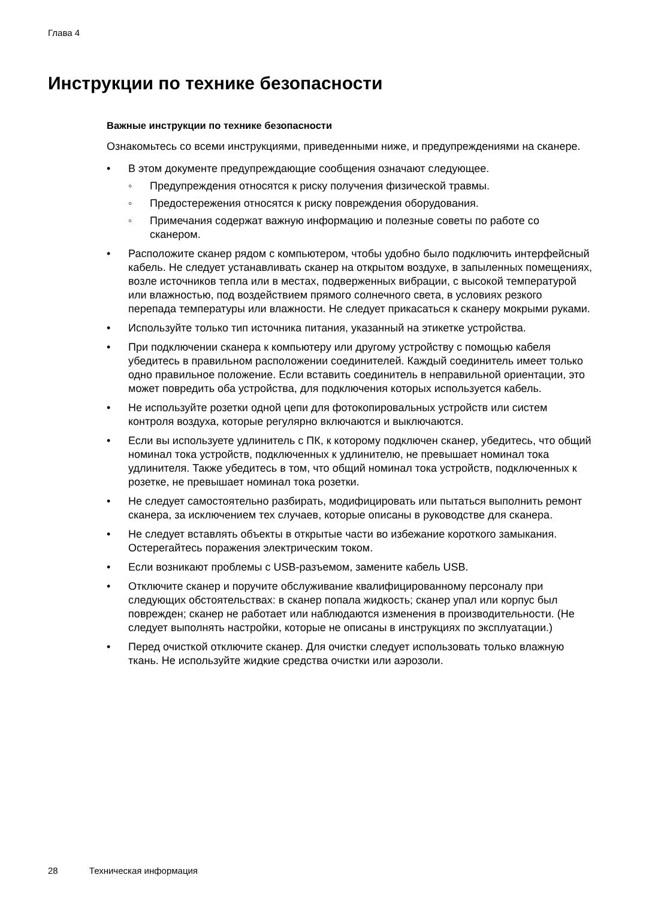Глава 4
Инструкции по технике безопасности
Важные инструкции по технике безопасности
Ознакомьтесь со всеми инструкциями, приведенными ниже, и предупреждениями на сканере.
• В этом документе предупреждающие сообщения означают следующее.
◦ Предупреждения относятся к риску получения физической травмы.
◦ Предостережения относятся к риску повреждения оборудования.
◦ Примечания содержат важную информацию и полезные советы по работе со сканером.
• Расположите сканер рядом с компьютером, чтобы удобно было подключить интерфейсный кабель. Не следует устанавливать сканер на открытом воздухе, в запыленных помещениях, возле источников тепла или в местах, подверженных вибрации, с высокой температурой или влажностью, под воздействием прямого солнечного света, в условиях резкого перепада температуры или влажности. Не следует прикасаться к сканеру мокрыми руками.
• Используйте только тип источника питания, указанный на этикетке устройства.
• При подключении сканера к компьютеру или другому устройству с помощью кабеля убедитесь в правильном расположении соединителей. Каждый соединитель имеет только одно правильное положение. Если вставить соединитель в неправильной ориентации, это может повредить оба устройства, для подключения которых используется кабель.
• Не используйте розетки одной цепи для фотокопировальных устройств или систем контроля воздуха, которые регулярно включаются и выключаются.
• Если вы используете удлинитель с ПК, к которому подключен сканер, убедитесь, что общий номинал тока устройств, подключенных к удлинителю, не превышает номинал тока удлинителя. Также убедитесь в том, что общий номинал тока устройств, подключенных к розетке, не превышает номинал тока розетки.
• Не следует самостоятельно разбирать, модифицировать или пытаться выполнить ремонт сканера, за исключением тех случаев, которые описаны в руководстве для сканера.
• Не следует вставлять объекты в открытые части во избежание короткого замыкания. Остерегайтесь поражения электрическим током.
• Если возникают проблемы с USB-разъемом, замените кабель USB.
• Отключите сканер и поручите обслуживание квалифицированному персоналу при следующих обстоятельствах: в сканер попала жидкость; сканер упал или корпус был поврежден; сканер не работает или наблюдаются изменения в производительности. (Не следует выполнять настройки, которые не описаны в инструкциях по эксплуатации.)
• Перед очисткой отключите сканер. Для очистки следует использовать только влажную ткань. Не используйте жидкие средства очистки или аэрозоли.
28 Техническая информация